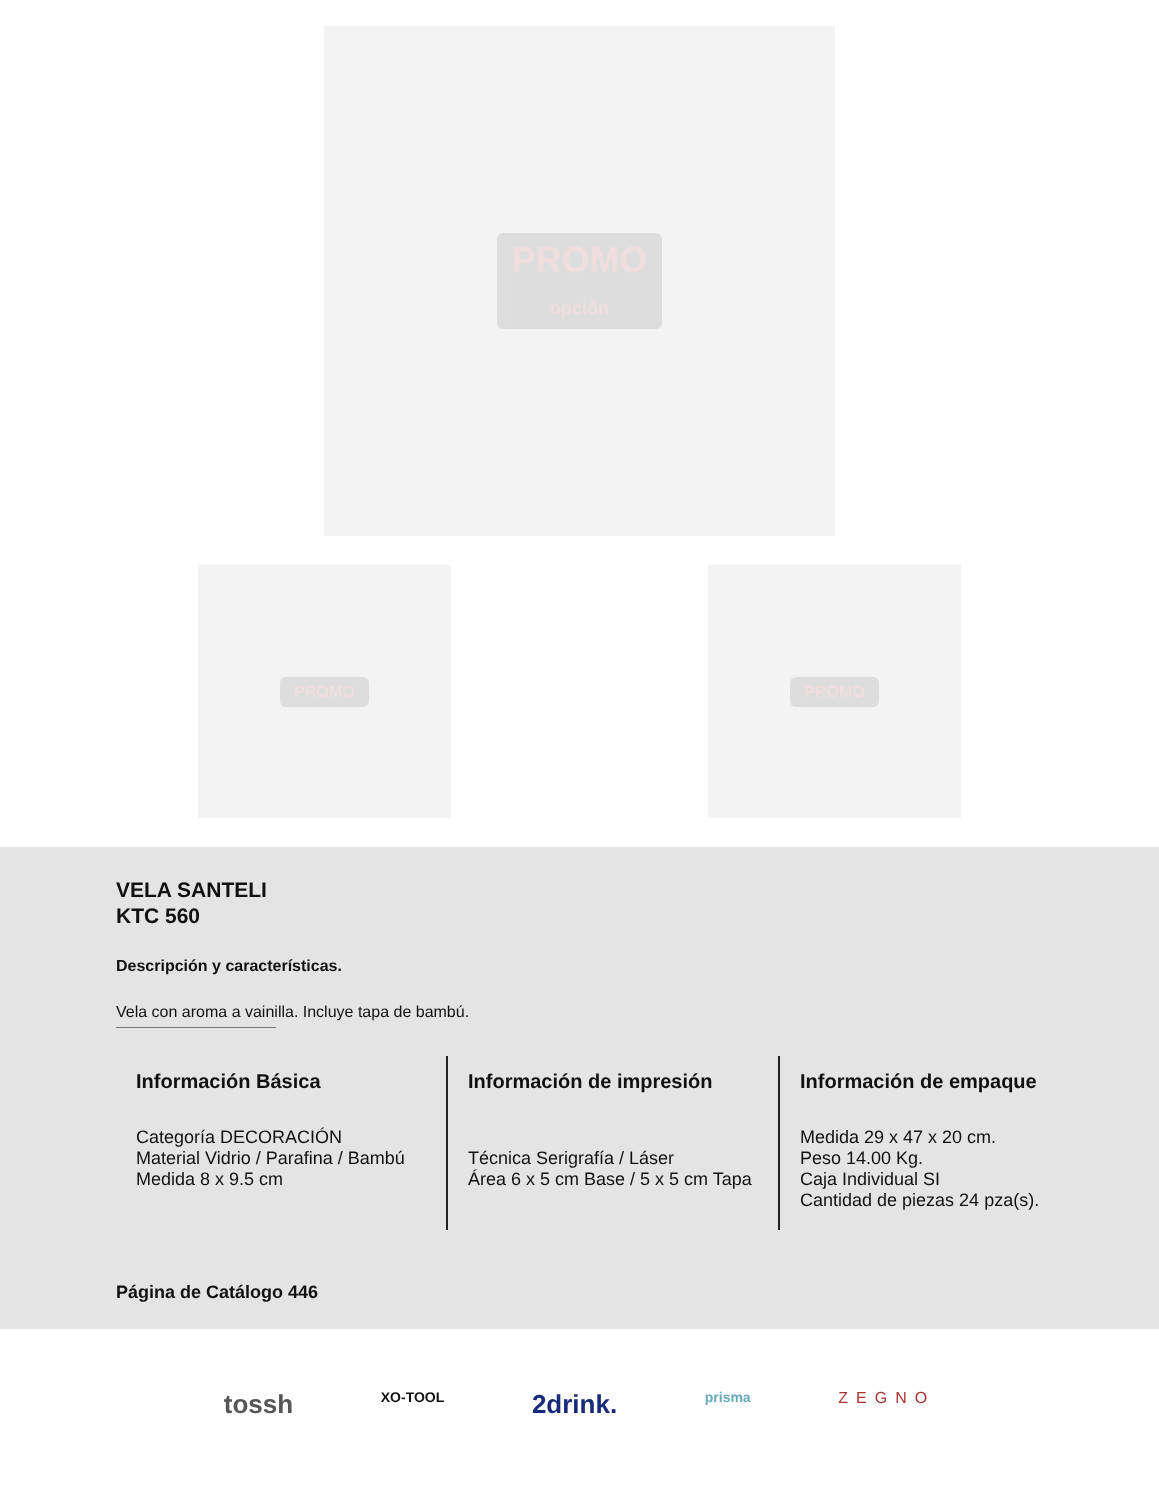PROMO
opción
PROMO PROMO
VELA SANTELI
KTC 560
Descripción y características.
Vela con aroma a vainilla. Incluye tapa de bambú.
Información Básica
Categoría DECORACIÓN
Material Vidrio / Parafina / Bambú
Medida 8 x 9.5 cm
Información de impresión
Técnica Serigrafía / Láser
Área 6 x 5 cm Base / 5 x 5 cm Tapa
Información de empaque
Medida 29 x 47 x 20 cm.
Peso 14.00 Kg.
Caja Individual SI
Cantidad de piezas 24 pza(s).
Página de Catálogo 446
tossh XO-TOOL 2drink. prisma ZEGNO